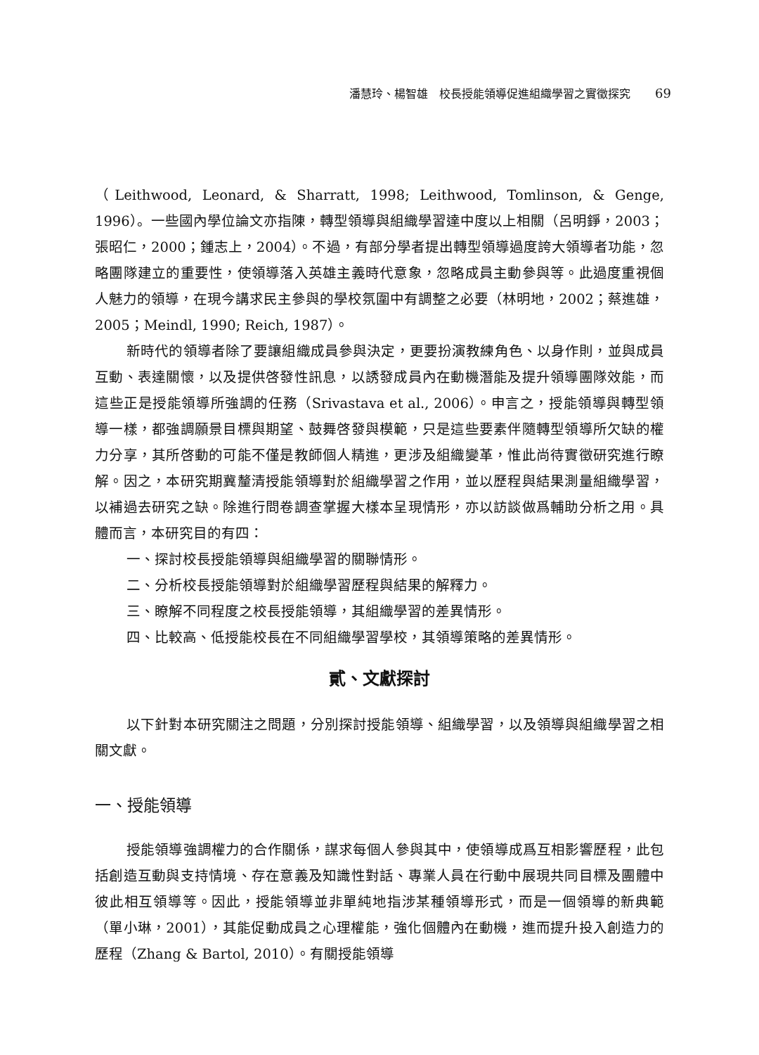潘慧玲、楊智雄　校長授能領導促進組織學習之實徵探究 69
（Leithwood, Leonard, & Sharratt, 1998; Leithwood, Tomlinson, & Genge, 1996）。一些國內學位論文亦指陳，轉型領導與組織學習達中度以上相關（呂明錚，2003；張昭仁，2000；鍾志上，2004）。不過，有部分學者提出轉型領導過度誇大領導者功能，忽略團隊建立的重要性，使領導落入英雄主義時代意象，忽略成員主動參與等。此過度重視個人魅力的領導，在現今講求民主參與的學校氛圍中有調整之必要（林明地，2002；蔡進雄，2005；Meindl, 1990; Reich, 1987）。
新時代的領導者除了要讓組織成員參與決定，更要扮演教練角色、以身作則，並與成員互動、表達關懷，以及提供啓發性訊息，以誘發成員內在動機潛能及提升領導團隊效能，而這些正是授能領導所強調的任務（Srivastava et al., 2006）。申言之，授能領導與轉型領導一樣，都強調願景目標與期望、鼓舞啓發與模範，只是這些要素伴隨轉型領導所欠缺的權力分享，其所啓動的可能不僅是教師個人精進，更涉及組織變革，惟此尚待實徵研究進行瞭解。因之，本研究期冀釐清授能領導對於組織學習之作用，並以歷程與結果測量組織學習，以補過去研究之缺。除進行問卷調查掌握大樣本呈現情形，亦以訪談做爲輔助分析之用。具體而言，本研究目的有四：
一、探討校長授能領導與組織學習的關聯情形。
二、分析校長授能領導對於組織學習歷程與結果的解釋力。
三、瞭解不同程度之校長授能領導，其組織學習的差異情形。
四、比較高、低授能校長在不同組織學習學校，其領導策略的差異情形。
貳、文獻探討
以下針對本研究關注之問題，分別探討授能領導、組織學習，以及領導與組織學習之相關文獻。
一、授能領導
授能領導強調權力的合作關係，謀求每個人參與其中，使領導成爲互相影響歷程，此包括創造互動與支持情境、存在意義及知識性對話、專業人員在行動中展現共同目標及團體中彼此相互領導等。因此，授能領導並非單純地指涉某種領導形式，而是一個領導的新典範（單小琳，2001），其能促動成員之心理權能，強化個體內在動機，進而提升投入創造力的歷程（Zhang & Bartol, 2010）。有關授能領導